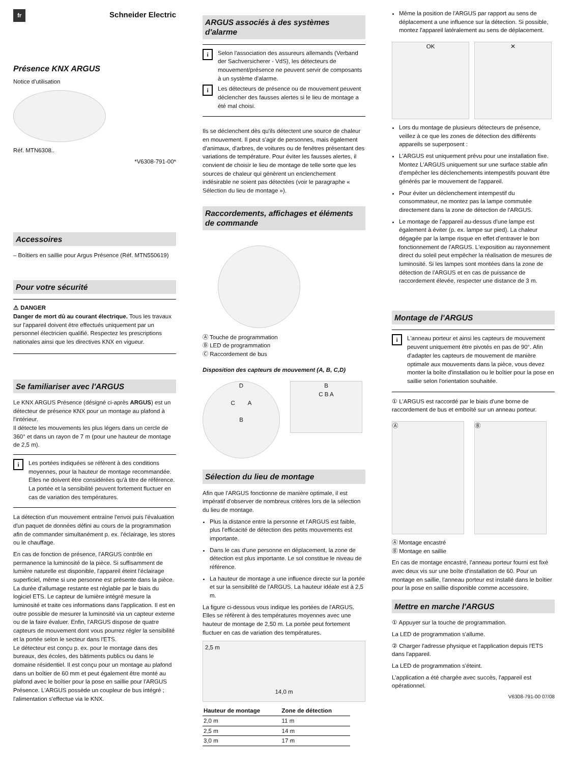fr Schneider Electric
Présence KNX ARGUS
Notice d'utilisation
Réf. MTN6308..
*V6308-791-00*
Accessoires
– Boîtiers en saillie pour Argus Présence (Réf. MTN550619)
Pour votre sécurité
⚠ DANGER
Danger de mort dû au courant électrique. Tous les travaux sur l'appareil doivent être effectués uniquement par un personnel électricien qualifié. Respectez les prescriptions nationales ainsi que les directives KNX en vigueur.
Se familiariser avec l'ARGUS
Le KNX ARGUS Présence (désigné ci-après ARGUS) est un détecteur de présence KNX pour un montage au plafond à l'intérieur.
Il détecte les mouvements les plus légers dans un cercle de 360° et dans un rayon de 7 m (pour une hauteur de montage de 2,5 m).
i Les portées indiquées se réfèrent à des conditions moyennes, pour la hauteur de montage recommandée. Elles ne doivent être considérées qu'à titre de référence. La portée et la sensibilité peuvent fortement fluctuer en cas de variation des températures.
La détection d'un mouvement entraîne l'envoi puis l'évaluation d'un paquet de données défini au cours de la programmation afin de commander simultanément p. ex. l'éclairage, les stores ou le chauffage.
En cas de fonction de présence, l'ARGUS contrôle en permanence la luminosité de la pièce. Si suffisamment de lumière naturelle est disponible, l'appareil éteint l'éclairage superficiel, même si une personne est présente dans la pièce. La durée d'allumage restante est réglable par le biais du logiciel ETS. Le capteur de lumière intégré mesure la luminosité et traite ces informations dans l'application. Il est en outre possible de mesurer la luminosité via un capteur externe ou de la faire évaluer. Enfin, l'ARGUS dispose de quatre capteurs de mouvement dont vous pourrez régler la sensibilité et la portée selon le secteur dans l'ETS.
Le détecteur est conçu p. ex. pour le montage dans des bureaux, des écoles, des bâtiments publics ou dans le domaine résidentiel. Il est conçu pour un montage au plafond dans un boîtier de 60 mm et peut également être monté au plafond avec le boîtier pour la pose en saillie pour l'ARGUS Présence. L'ARGUS possède un coupleur de bus intégré ; l'alimentation s'effectue via le KNX.
ARGUS associés à des systèmes d'alarme
i Selon l'association des assureurs allemands (Verband der Sachversicherer - VdS), les détecteurs de mouvement/présence ne peuvent servir de composants à un système d'alarme.
i Les détecteurs de présence ou de mouvement peuvent déclencher des fausses alertes si le lieu de montage a été mal choisi.
Ils se déclenchent dès qu'ils détectent une source de chaleur en mouvement. Il peut s'agir de personnes, mais également d'animaux, d'arbres, de voitures ou de fenêtres présentant des variations de température. Pour éviter les fausses alertes, il convient de choisir le lieu de montage de telle sorte que les sources de chaleur qui génèrent un enclenchement indésirable ne soient pas détectées (voir le paragraphe « Sélection du lieu de montage »).
Raccordements, affichages et éléments de commande
Ⓐ Touche de programmation
Ⓑ LED de programmation
Ⓒ Raccordement de bus
Disposition des capteurs de mouvement (A, B, C,D)
D
C A
B
B
C B A
Sélection du lieu de montage
Afin que l'ARGUS fonctionne de manière optimale, il est impératif d'observer de nombreux critères lors de la sélection du lieu de montage.
Plus la distance entre la personne et l'ARGUS est faible, plus l'efficacité de détection des petits mouvements est importante.
Dans le cas d'une personne en déplacement, la zone de détection est plus importante. Le sol constitue le niveau de référence.
La hauteur de montage a une influence directe sur la portée et sur la sensibilité de l'ARGUS. La hauteur idéale est à 2,5 m.
La figure ci-dessous vous indique les portées de l'ARGUS. Elles se réfèrent à des températures moyennes avec une hauteur de montage de 2,50 m. La portée peut fortement fluctuer en cas de variation des températures.
2,5 m
14,0 m
| Hauteur de montage | Zone de détection |
| --- | --- |
| 2,0 m | 11 m |
| 2,5 m | 14 m |
| 3,0 m | 17 m |
Même la position de l'ARGUS par rapport au sens de déplacement a une influence sur la détection. Si possible, montez l'appareil latéralement au sens de déplacement.
OK ✕
Lors du montage de plusieurs détecteurs de présence, veillez à ce que les zones de détection des différents appareils se superposent :
L'ARGUS est uniquement prévu pour une installation fixe. Montez L'ARGUS uniquement sur une surface stable afin d'empêcher les déclenchements intempestifs pouvant être générés par le mouvement de l'appareil.
Pour éviter un déclenchement intempestif du consommateur, ne montez pas la lampe commutée directement dans la zone de détection de l'ARGUS.
Le montage de l'appareil au-dessus d'une lampe est également à éviter (p. ex. lampe sur pied). La chaleur dégagée par la lampe risque en effet d'entraver le bon fonctionnement de l'ARGUS. L'exposition au rayonnement direct du soleil peut empêcher la réalisation de mesures de luminosité. Si les lampes sont montées dans la zone de détection de l'ARGUS et en cas de puissance de raccordement élevée, respecter une distance de 3 m.
Montage de l'ARGUS
i L'anneau porteur et ainsi les capteurs de mouvement peuvent uniquement être pivotés en pas de 90°. Afin d'adapter les capteurs de mouvement de manière optimale aux mouvements dans la pièce, vous devez monter la boîte d'installation ou le boîtier pour la pose en saillie selon l'orientation souhaitée.
① L'ARGUS est raccordé par le biais d'une borne de raccordement de bus et emboîté sur un anneau porteur.
Ⓐ Ⓑ
Ⓐ Montage encastré
Ⓑ Montage en saillie
En cas de montage encastré, l'anneau porteur fourni est fixé avec deux vis sur une boîte d'installation de 60. Pour un montage en saillie, l'anneau porteur est installé dans le boîtier pour la pose en saillie disponible comme accessoire.
Mettre en marche l'ARGUS
① Appuyer sur la touche de programmation.
La LED de programmation s'allume.
② Charger l'adresse physique et l'application depuis l'ETS dans l'appareil.
La LED de programmation s'éteint.
L'application a été chargée avec succès, l'appareil est opérationnel.
V6308-791-00 07/08